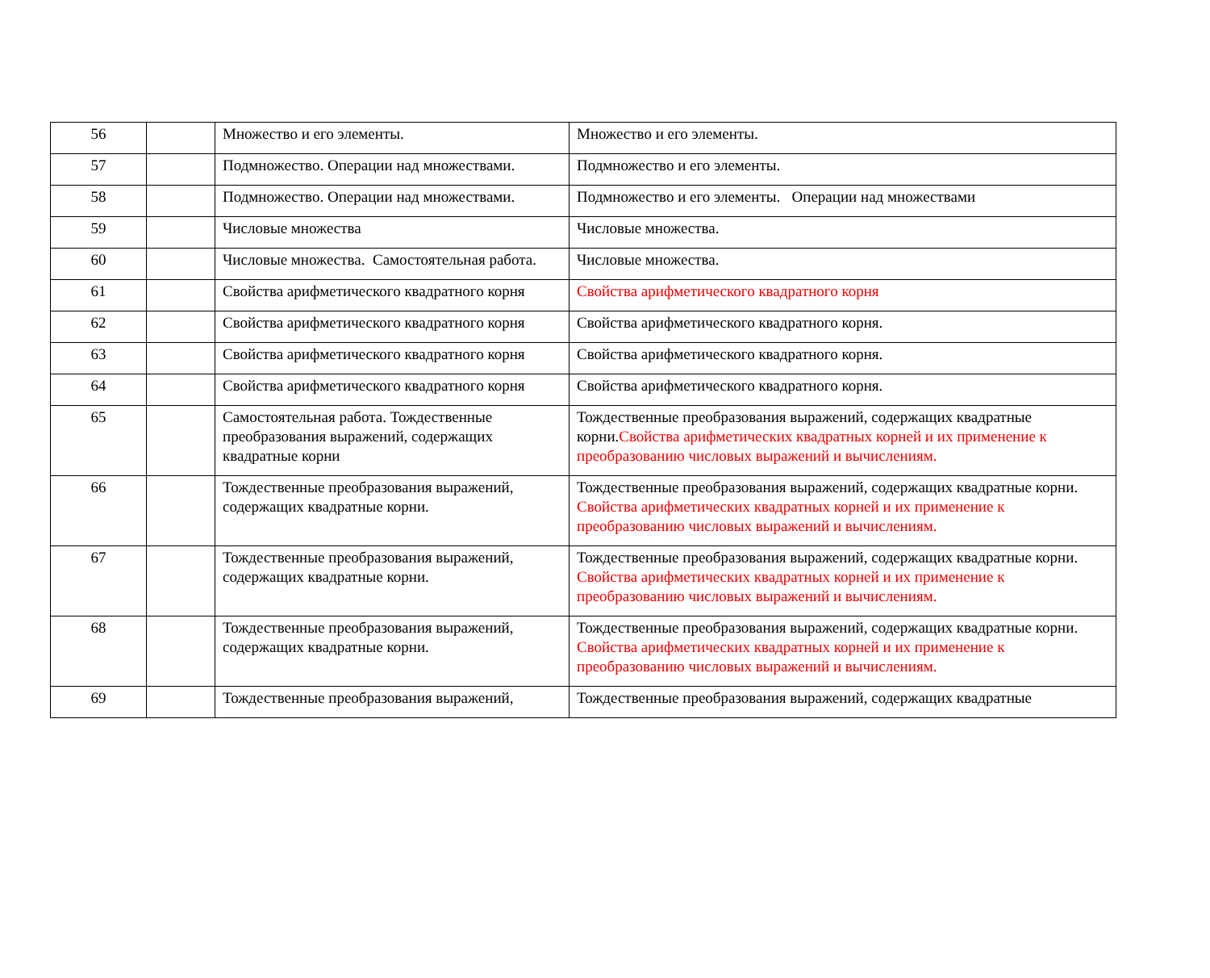| 56 | | Множество и его элементы. | Множество и его элементы. |
| 57 | | Подмножество. Операции над множествами. | Подмножество и его элементы. |
| 58 | | Подмножество. Операции над множествами. | Подмножество и его элементы. Операции над множествами |
| 59 | | Числовые множества | Числовые множества. |
| 60 | | Числовые множества. Самостоятельная работа. | Числовые множества. |
| 61 | | Свойства арифметического квадратного корня | Свойства арифметического квадратного корня |
| 62 | | Свойства арифметического квадратного корня | Свойства арифметического квадратного корня. |
| 63 | | Свойства арифметического квадратного корня | Свойства арифметического квадратного корня. |
| 64 | | Свойства арифметического квадратного корня | Свойства арифметического квадратного корня. |
| 65 | | Самостоятельная работа. Тождественные преобразования выражений, содержащих квадратные корни | Тождественные преобразования выражений, содержащих квадратные корни. Свойства арифметических квадратных корней и их применение к преобразованию числовых выражений и вычислениям. |
| 66 | | Тождественные преобразования выражений, содержащих квадратные корни. | Тождественные преобразования выражений, содержащих квадратные корни. Свойства арифметических квадратных корней и их применение к преобразованию числовых выражений и вычислениям. |
| 67 | | Тождественные преобразования выражений, содержащих квадратные корни. | Тождественные преобразования выражений, содержащих квадратные корни. Свойства арифметических квадратных корней и их применение к преобразованию числовых выражений и вычислениям. |
| 68 | | Тождественные преобразования выражений, содержащих квадратные корни. | Тождественные преобразования выражений, содержащих квадратные корни. Свойства арифметических квадратных корней и их применение к преобразованию числовых выражений и вычислениям. |
| 69 | | Тождественные преобразования выражений, | Тождественные преобразования выражений, содержащих квадратные |